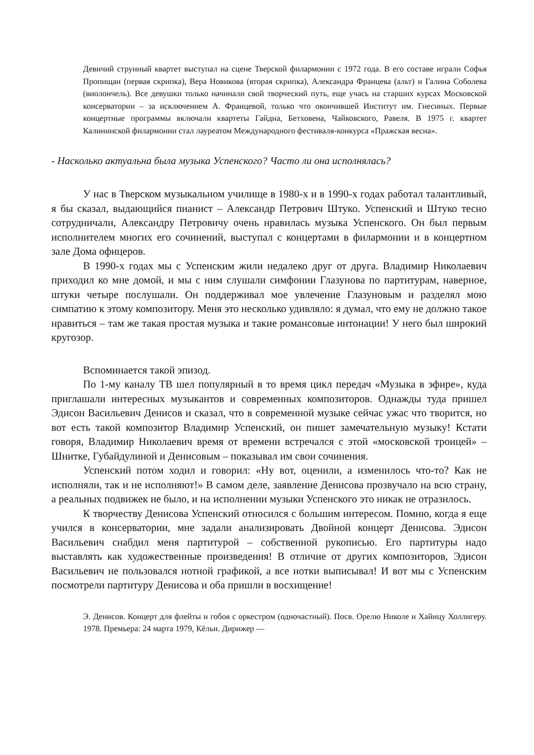Девичий струнный квартет выступал на сцене Тверской филармонии с 1972 года. В его составе играли Софья Пропищан (первая скрипка), Вера Новикова (вторая скрипка), Александра Францева (альт) и Галина Соболева (виолончель). Все девушки только начинали свой творческий путь, еще учась на старших курсах Московской консерватории – за исключением А. Францевой, только что окончившей Институт им. Гнесиных. Первые концертные программы включали квартеты Гайдна, Бетховена, Чайковского, Равеля. В 1975 г. квартет Калининской филармонии стал лауреатом Международного фестиваля-конкурса «Пражская весна».
- Насколько актуальна была музыка Успенского? Часто ли она исполнялась?
У нас в Тверском музыкальном училище в 1980-х и в 1990-х годах работал талантливый, я бы сказал, выдающийся пианист – Александр Петрович Штуко. Успенский и Штуко тесно сотрудничали, Александру Петровичу очень нравилась музыка Успенского. Он был первым исполнителем многих его сочинений, выступал с концертами в филармонии и в концертном зале Дома офицеров.
В 1990-х годах мы с Успенским жили недалеко друг от друга. Владимир Николаевич приходил ко мне домой, и мы с ним слушали симфонии Глазунова по партитурам, наверное, штуки четыре послушали. Он поддерживал мое увлечение Глазуновым и разделял мою симпатию к этому композитору. Меня это несколько удивляло: я думал, что ему не должно такое нравиться – там же такая простая музыка и такие романсовые интонации! У него был широкий кругозор.
Вспоминается такой эпизод.
По 1-му каналу ТВ шел популярный в то время цикл передач «Музыка в эфире», куда приглашали интересных музыкантов и современных композиторов. Однажды туда пришел Эдисон Васильевич Денисов и сказал, что в современной музыке сейчас ужас что творится, но вот есть такой композитор Владимир Успенский, он пишет замечательную музыку! Кстати говоря, Владимир Николаевич время от времени встречался с этой «московской троицей» – Шнитке, Губайдулиной и Денисовым – показывал им свои сочинения.
Успенский потом ходил и говорил: «Ну вот, оценили, а изменилось что-то? Как не исполняли, так и не исполняют!» В самом деле, заявление Денисова прозвучало на всю страну, а реальных подвижек не было, и на исполнении музыки Успенского это никак не отразилось.
К творчеству Денисова Успенский относился с большим интересом. Помню, когда я еще учился в консерватории, мне задали анализировать Двойной концерт Денисова. Эдисон Васильевич снабдил меня партитурой – собственной рукописью. Его партитуры надо выставлять как художественные произведения! В отличие от других композиторов, Эдисон Васильевич не пользовался нотной графикой, а все нотки выписывал! И вот мы с Успенским посмотрели партитуру Денисова и оба пришли в восхищение!
Э. Денисов. Концерт для флейты и гобоя с оркестром (одночастный). Посв. Орелю Николе и Хайнцу Холлигеру. 1978. Премьера: 24 марта 1979, Кёльн. Дирижер —